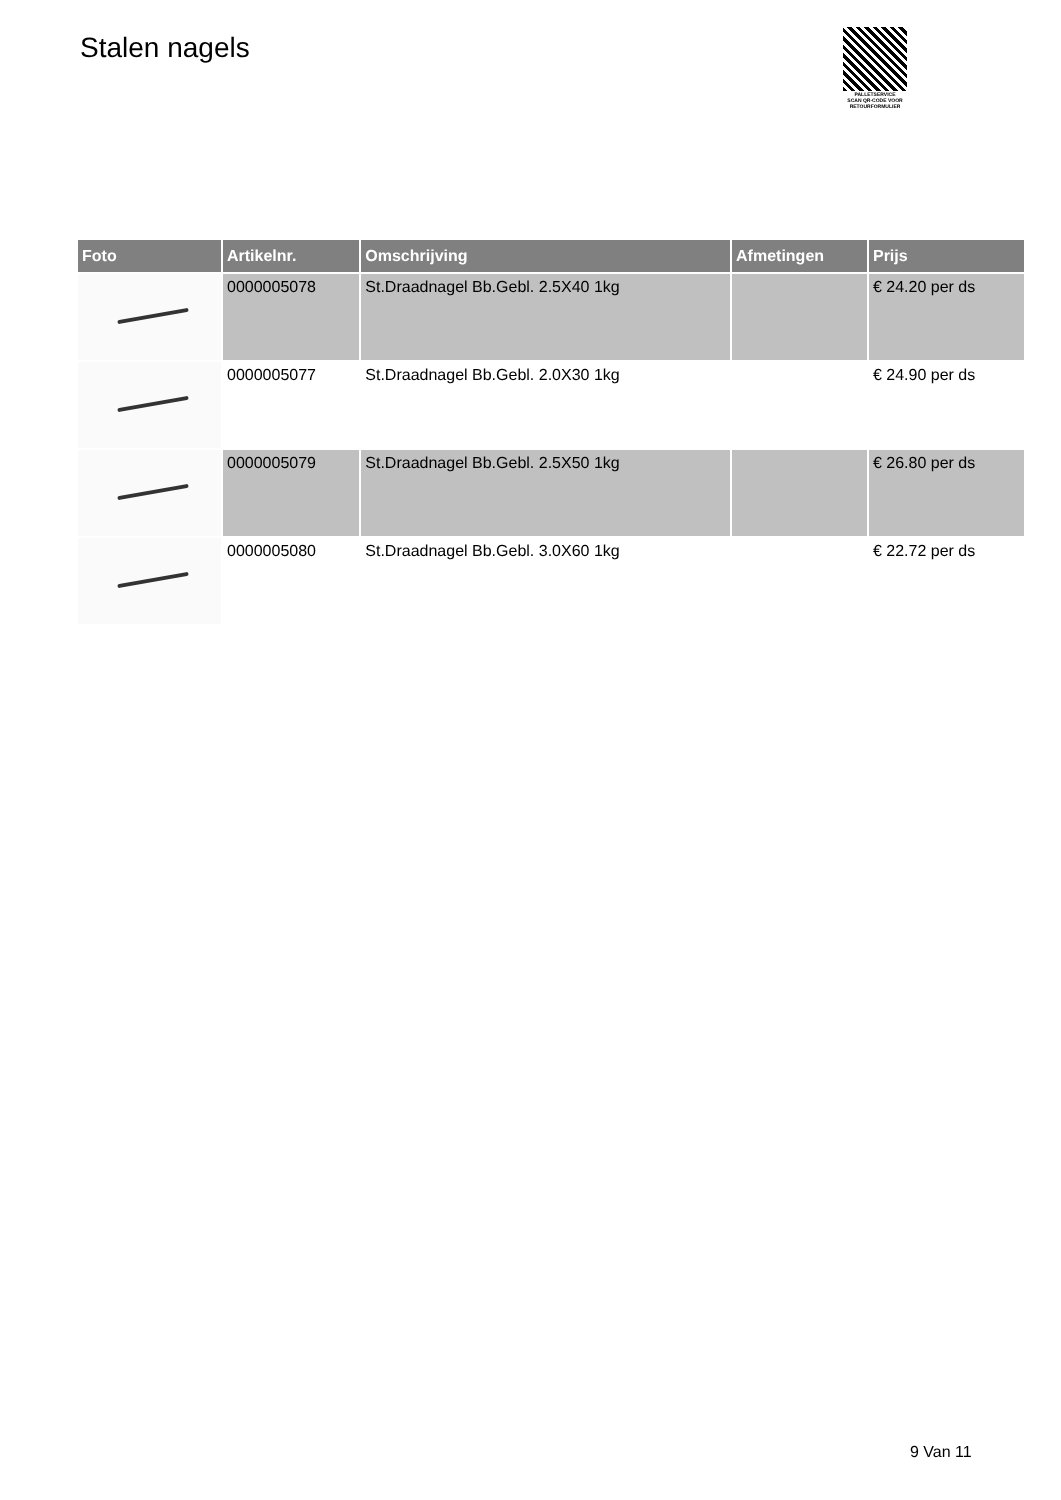Stalen nagels
PALLETSERVICE
SCAN QR-CODE VOOR
RETOURFORMULIER
| Foto | Artikelnr. | Omschrijving | Afmetingen | Prijs |
| --- | --- | --- | --- | --- |
| | 0000005078 | St.Draadnagel Bb.Gebl. 2.5X40 1kg | | € 24.20 per ds |
| | 0000005077 | St.Draadnagel Bb.Gebl. 2.0X30 1kg | | € 24.90 per ds |
| | 0000005079 | St.Draadnagel Bb.Gebl. 2.5X50 1kg | | € 26.80 per ds |
| | 0000005080 | St.Draadnagel Bb.Gebl. 3.0X60 1kg | | € 22.72 per ds |
9 Van 11